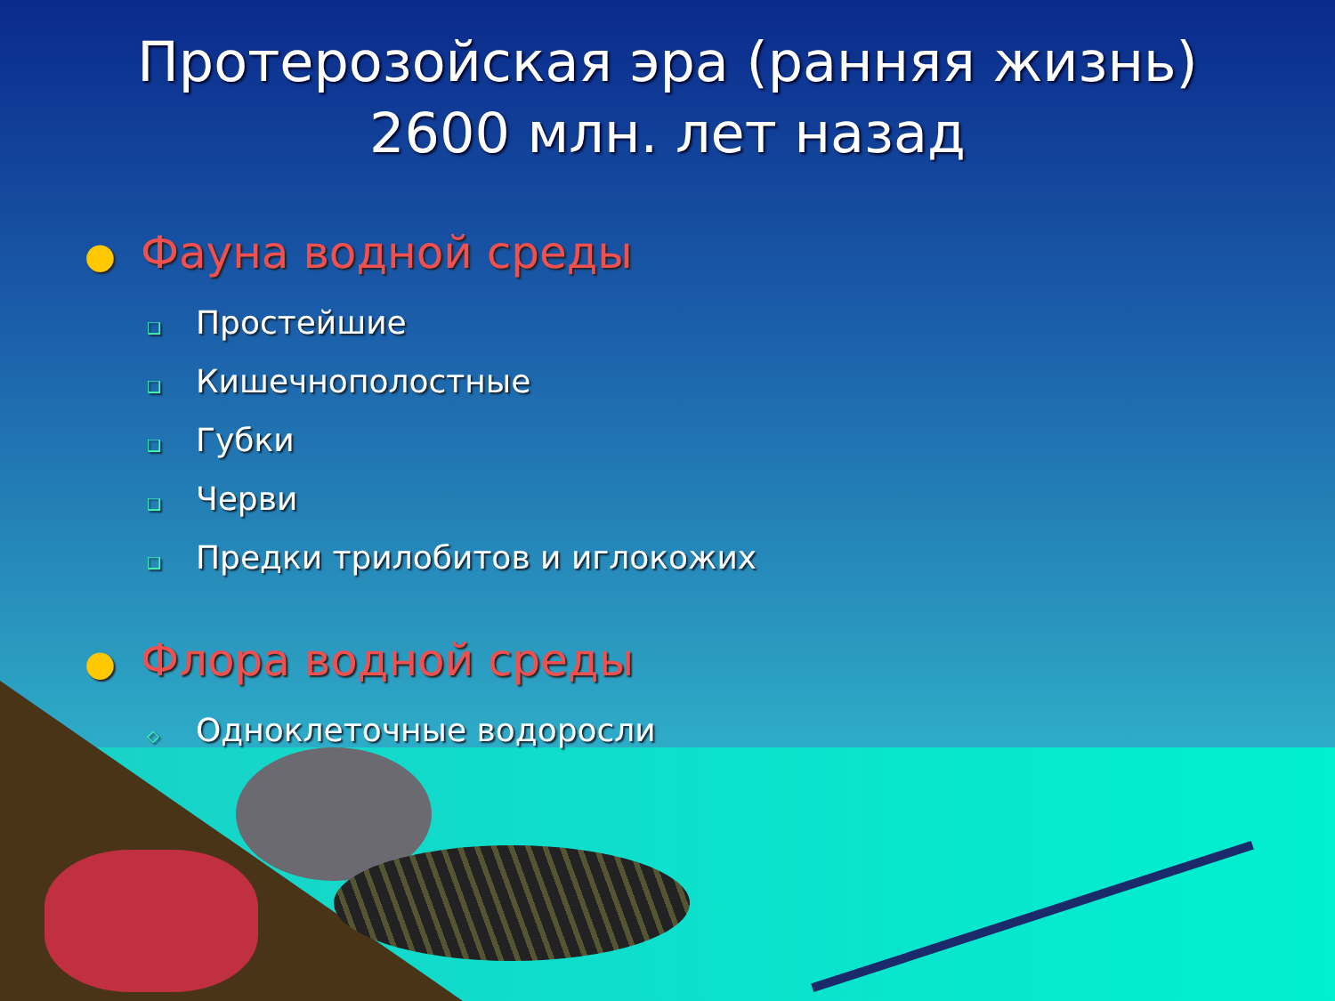Протерозойская эра (ранняя жизнь) 2600 млн. лет назад
● Фауна водной среды
❑ Простейшие
❑ Кишечнополостные
❑ Губки
❑ Черви
❑ Предки трилобитов и иглокожих
● Флора водной среды
◇ Одноклеточные водоросли